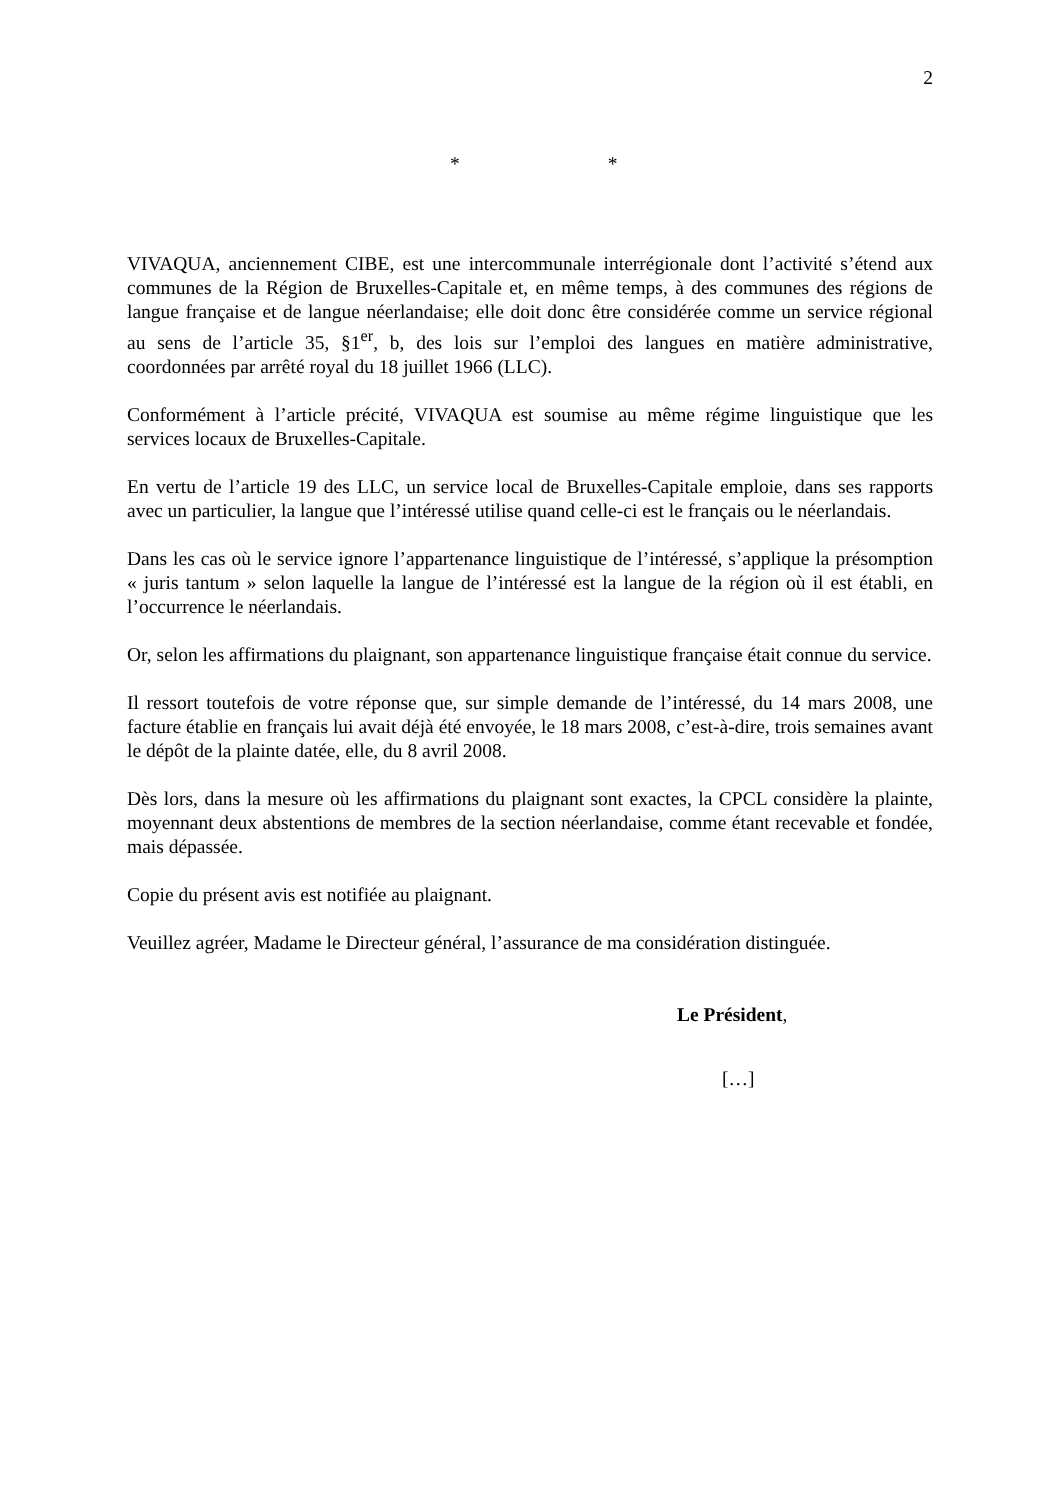2
* *
VIVAQUA, anciennement CIBE, est une intercommunale interrégionale dont l’activité s’étend aux communes de la Région de Bruxelles-Capitale et, en même temps, à des communes des régions de langue française et de langue néerlandaise; elle doit donc être considérée comme un service régional au sens de l’article 35, §1<sup>er</sup>, b, des lois sur l’emploi des langues en matière administrative, coordonnées par arrêté royal du 18 juillet 1966 (LLC).
Conformément à l’article précité, VIVAQUA est soumise au même régime linguistique que les services locaux de Bruxelles-Capitale.
En vertu de l’article 19 des LLC, un service local de Bruxelles-Capitale emploie, dans ses rapports avec un particulier, la langue que l’intéressé utilise quand celle-ci est le français ou le néerlandais.
Dans les cas où le service ignore l’appartenance linguistique de l’intéressé, s’applique la présomption « juris tantum » selon laquelle la langue de l’intéressé est la langue de la région où il est établi, en l’occurrence le néerlandais.
Or, selon les affirmations du plaignant, son appartenance linguistique française était connue du service.
Il ressort toutefois de votre réponse que, sur simple demande de l’intéressé, du 14 mars 2008, une facture établie en français lui avait déjà été envoyée, le 18 mars 2008, c’est-à-dire, trois semaines avant le dépôt de la plainte datée, elle, du 8 avril 2008.
Dès lors, dans la mesure où les affirmations du plaignant sont exactes, la CPCL considère la plainte, moyennant deux abstentions de membres de la section néerlandaise, comme étant recevable et fondée, mais dépassée.
Copie du présent avis est notifiée au plaignant.
Veuillez agréer, Madame le Directeur général, l’assurance de ma considération distinguée.
Le Président,
[…]